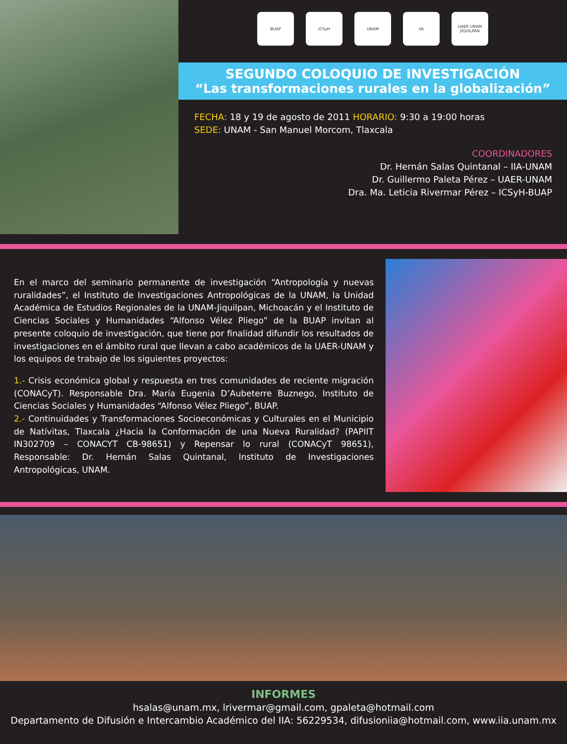BUAP ICSyH UNAM IIA UAER UNAM JIQUILPAN
SEGUNDO COLOQUIO DE INVESTIGACIÓN
“Las transformaciones rurales en la globalización”
FECHA: 18 y 19 de agosto de 2011 HORARIO: 9:30 a 19:00 horas
SEDE: UNAM - San Manuel Morcom, Tlaxcala
COORDINADORES
Dr. Hernán Salas Quintanal – IIA-UNAM
Dr. Guillermo Paleta Pérez – UAER-UNAM
Dra. Ma. Leticia Rivermar Pérez – ICSyH-BUAP
En el marco del seminario permanente de investigación “Antropología y nuevas ruralidades”, el Instituto de Investigaciones Antropológicas de la UNAM, la Unidad Académica de Estudios Regionales de la UNAM-Jiquilpan, Michoacán y el Instituto de Ciencias Sociales y Humanidades “Alfonso Vélez Pliego” de la BUAP invitan al presente coloquio de investigación, que tiene por finalidad difundir los resultados de investigaciones en el ámbito rural que llevan a cabo académicos de la UAER-UNAM y los equipos de trabajo de los siguientes proyectos:
1.- Crisis económica global y respuesta en tres comunidades de reciente migración (CONACyT). Responsable Dra. María Eugenia D’Aubeterre Buznego, Instituto de Ciencias Sociales y Humanidades “Alfonso Vélez Pliego”, BUAP.
2.- Continuidades y Transformaciones Socioeconómicas y Culturales en el Municipio de Natívitas, Tlaxcala ¿Hacia la Conformación de una Nueva Ruralidad? (PAPIIT IN302709 – CONACYT CB-98651) y Repensar lo rural (CONACyT 98651), Responsable: Dr. Hernán Salas Quintanal, Instituto de Investigaciones Antropológicas, UNAM.
INFORMES
hsalas@unam.mx, lrivermar@gmail.com, gpaleta@hotmail.com
Departamento de Difusión e Intercambio Académico del IIA: 56229534, difusioniia@hotmail.com, www.iia.unam.mx